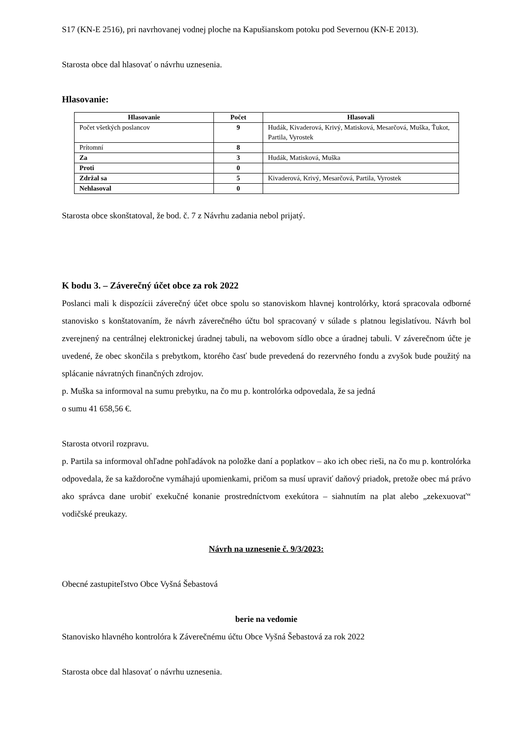S17 (KN-E 2516), pri navrhovanej vodnej ploche na Kapušianskom potoku pod Severnou (KN-E 2013).
Starosta obce dal hlasovať o návrhu uznesenia.
Hlasovanie:
| Hlasovanie | Počet | Hlasovali |
| --- | --- | --- |
| Počet všetkých poslancov | 9 | Hudák, Kivaderová, Krivý, Matisková, Mesarčová, Muška, Ťukot, Partila, Vyrostek |
| Prítomní | 8 | |
| Za | 3 | Hudák, Matisková, Muška |
| Proti | 0 | |
| Zdržal sa | 5 | Kivaderová, Krivý, Mesarčová, Partila, Vyrostek |
| Nehlasoval | 0 | |
Starosta obce skonštatoval, že bod. č. 7 z Návrhu zadania nebol prijatý.
K bodu 3. – Záverečný účet obce za rok 2022
Poslanci mali k dispozícii záverečný účet obce spolu so stanoviskom hlavnej kontrolórky, ktorá spracovala odborné stanovisko s konštatovaním, že návrh záverečného účtu bol spracovaný v súlade s platnou legislatívou. Návrh bol zverejnený na centrálnej elektronickej úradnej tabuli, na webovom sídlo obce a úradnej tabuli. V záverečnom účte je uvedené, že obec skončila s prebytkom, ktorého časť bude prevedená do rezervného fondu a zvyšok bude použitý na splácanie návratných finančných zdrojov.
p. Muška sa informoval na sumu prebytku, na čo mu p. kontrolórka odpovedala, že sa jedná
o sumu 41 658,56 €.
Starosta otvoril rozpravu.
p. Partila sa informoval ohľadne pohľadávok na položke daní a poplatkov – ako ich obec rieši, na čo mu p. kontrolórka odpovedala, že sa každoročne vymáhajú upomienkami, pričom sa musí upraviť daňový priadok, pretože obec má právo ako správca dane urobiť exekučné konanie prostredníctvom exekútora – siahnutím na plat alebo „zekexuovať“ vodičské preukazy.
Návrh na uznesenie č. 9/3/2023:
Obecné zastupiteľstvo Obce Vyšná Šebastová
berie na vedomie
Stanovisko hlavného kontrolóra k Záverečnému účtu Obce Vyšná Šebastová za rok 2022
Starosta obce dal hlasovať o návrhu uznesenia.